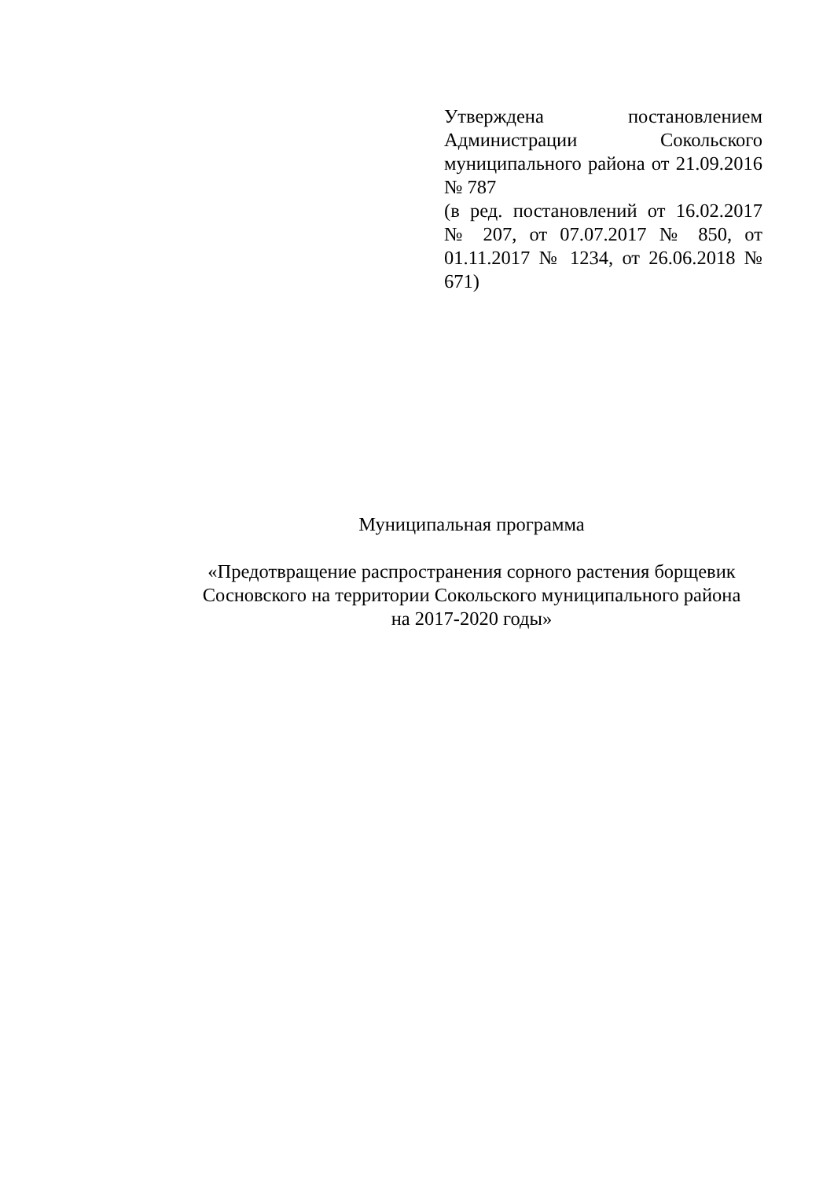Утверждена постановлением Администрации Сокольского муниципального района от 21.09.2016 № 787
(в ред. постановлений от 16.02.2017 № 207, от 07.07.2017 № 850, от 01.11.2017 № 1234, от 26.06.2018 № 671)
Муниципальная программа
«Предотвращение распространения сорного растения борщевик Сосновского на территории Сокольского муниципального района
на 2017-2020 годы»